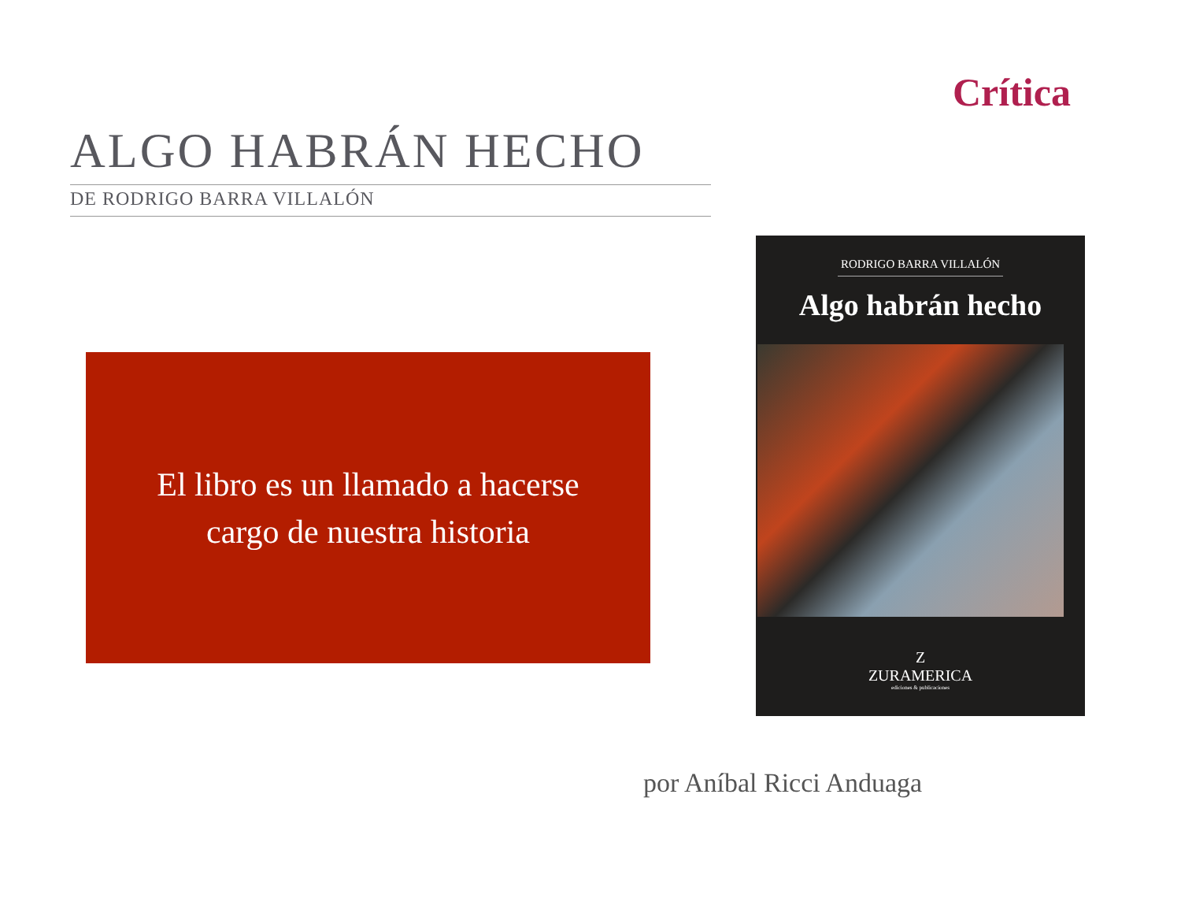Crítica
ALGO HABRÁN HECHO
DE RODRIGO BARRA VILLALÓN
El libro es un llamado a hacerse
cargo de nuestra historia
RODRIGO BARRA VILLALÓN
Algo habrán hecho
Z
ZURAMERICA
ediciones & publicaciones
por Aníbal Ricci Anduaga